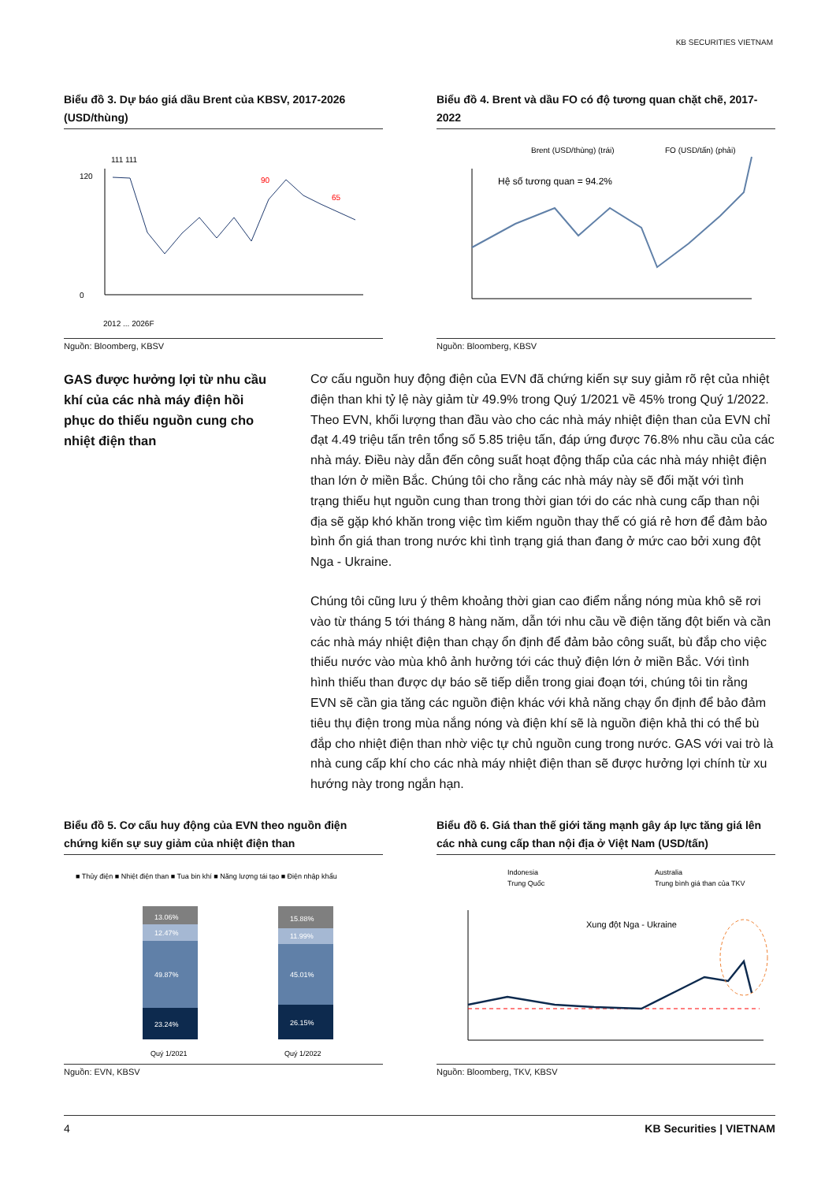KB SECURITIES VIETNAM
Biểu đồ 3. Dự báo giá dầu Brent của KBSV, 2017-2026 (USD/thùng)
120
0
111 111
65
90
2012 ... 2026F
Nguồn: Bloomberg, KBSV
Biểu đồ 4. Brent và dầu FO có độ tương quan chặt chẽ, 2017-2022
Brent (USD/thùng) (trái)
FO (USD/tấn) (phải)
Hệ số tương quan = 94.2%
Nguồn: Bloomberg, KBSV
GAS được hưởng lợi từ nhu cầu khí của các nhà máy điện hồi phục do thiếu nguồn cung cho nhiệt điện than
Cơ cấu nguồn huy động điện của EVN đã chứng kiến sự suy giảm rõ rệt của nhiệt điện than khi tỷ lệ này giảm từ 49.9% trong Quý 1/2021 về 45% trong Quý 1/2022. Theo EVN, khối lượng than đầu vào cho các nhà máy nhiệt điện than của EVN chỉ đạt 4.49 triệu tấn trên tổng số 5.85 triệu tấn, đáp ứng được 76.8% nhu cầu của các nhà máy. Điều này dẫn đến công suất hoạt động thấp của các nhà máy nhiệt điện than lớn ở miền Bắc. Chúng tôi cho rằng các nhà máy này sẽ đối mặt với tình trạng thiếu hụt nguồn cung than trong thời gian tới do các nhà cung cấp than nội địa sẽ gặp khó khăn trong việc tìm kiếm nguồn thay thế có giá rẻ hơn để đảm bảo bình ổn giá than trong nước khi tình trạng giá than đang ở mức cao bởi xung đột Nga - Ukraine.
Chúng tôi cũng lưu ý thêm khoảng thời gian cao điểm nắng nóng mùa khô sẽ rơi vào từ tháng 5 tới tháng 8 hàng năm, dẫn tới nhu cầu về điện tăng đột biến và cần các nhà máy nhiệt điện than chạy ổn định để đảm bảo công suất, bù đắp cho việc thiếu nước vào mùa khô ảnh hưởng tới các thuỷ điện lớn ở miền Bắc. Với tình hình thiếu than được dự báo sẽ tiếp diễn trong giai đoạn tới, chúng tôi tin rằng EVN sẽ cần gia tăng các nguồn điện khác với khả năng chạy ổn định để bảo đảm tiêu thụ điện trong mùa nắng nóng và điện khí sẽ là nguồn điện khả thi có thể bù đắp cho nhiệt điện than nhờ việc tự chủ nguồn cung trong nước. GAS với vai trò là nhà cung cấp khí cho các nhà máy nhiệt điện than sẽ được hưởng lợi chính từ xu hướng này trong ngắn hạn.
Biểu đồ 5. Cơ cấu huy động của EVN theo nguồn điện chứng kiến sự suy giảm của nhiệt điện than
■ Thủy điện ■ Nhiệt điện than ■ Tua bin khí ■ Năng lượng tái tạo ■ Điện nhập khẩu
13.06%
12.47%
49.87%
23.24%
15.88%
11.99%
45.01%
26.15%
Quý 1/2021
Quý 1/2022
Nguồn: EVN, KBSV
Biểu đồ 6. Giá than thế giới tăng mạnh gây áp lực tăng giá lên các nhà cung cấp than nội địa ở Việt Nam (USD/tấn)
Indonesia
Trung Quốc
Australia
Trung bình giá than của TKV
Xung đột Nga - Ukraine
Nguồn: Bloomberg, TKV, KBSV
4 KB Securities | VIETNAM